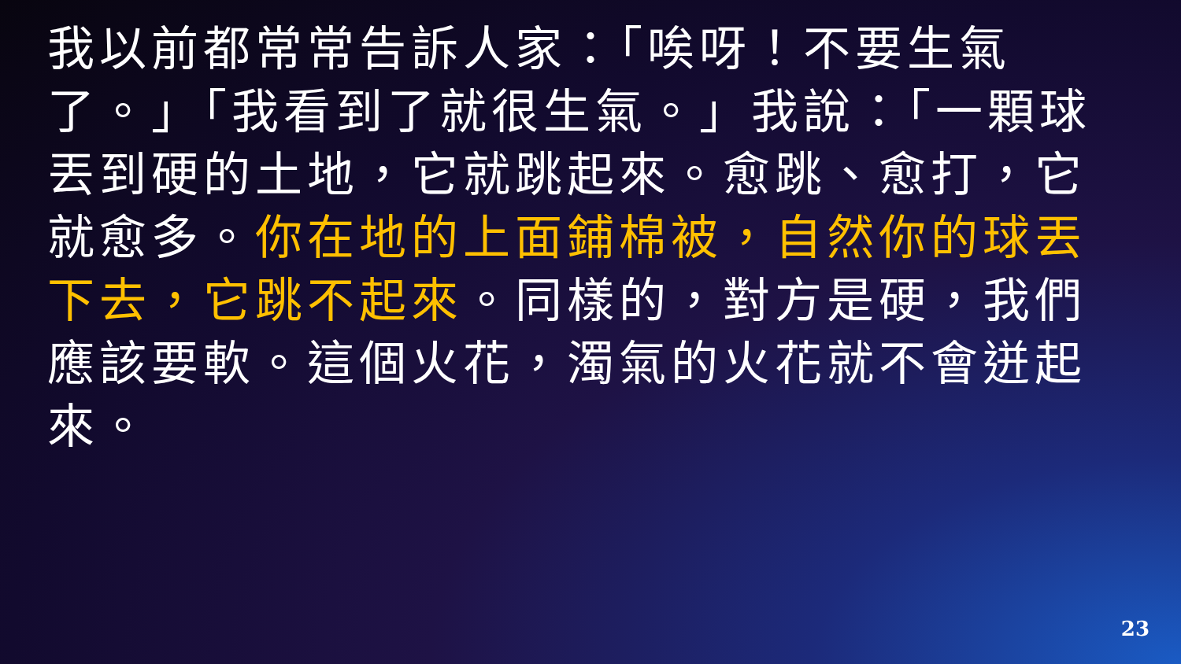我以前都常常告訴人家：「唉呀！不要生氣了。」「我看到了就很生氣。」我說：「一顆球丟到硬的土地，它就跳起來。愈跳、愈打，它就愈多。你在地的上面鋪棉被，自然你的球丟下去，它跳不起來。同樣的，對方是硬，我們應該要軟。這個火花，濁氣的火花就不會迸起來。
23